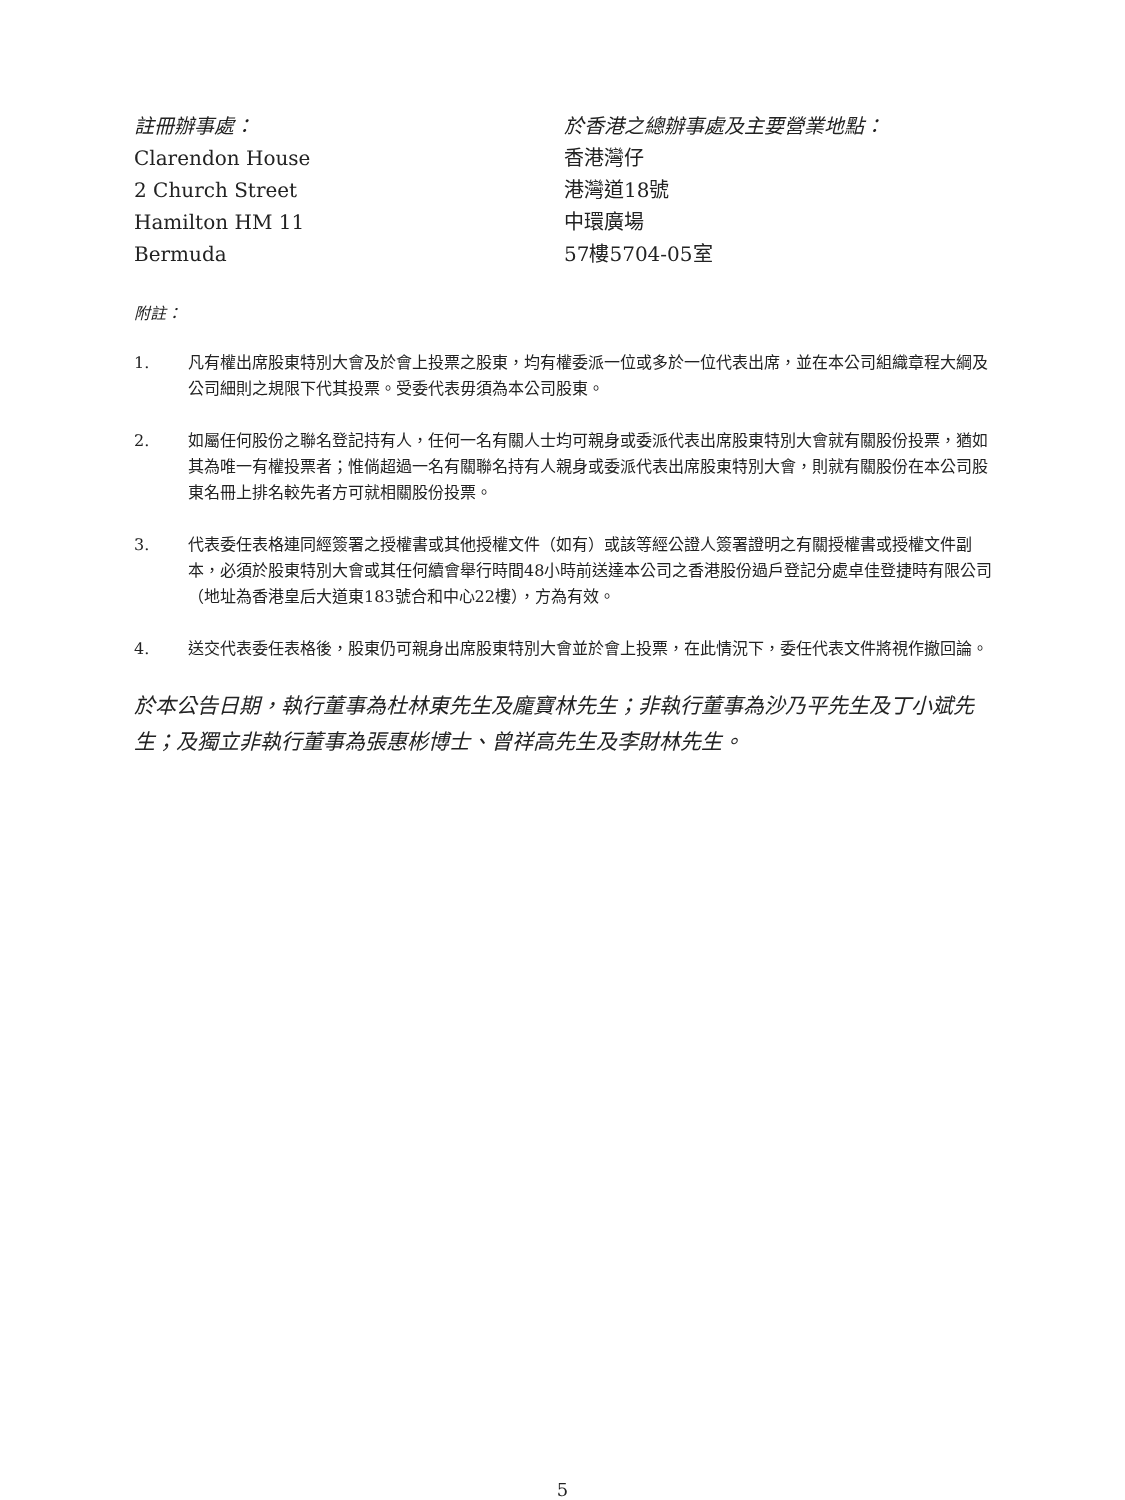註冊辦事處：
Clarendon House
2 Church Street
Hamilton HM 11
Bermuda
於香港之總辦事處及主要營業地點：
香港灣仔
港灣道18號
中環廣場
57樓5704-05室
附註：
1. 凡有權出席股東特別大會及於會上投票之股東，均有權委派一位或多於一位代表出席，並在本公司組織章程大綱及公司細則之規限下代其投票。受委代表毋須為本公司股東。
2. 如屬任何股份之聯名登記持有人，任何一名有關人士均可親身或委派代表出席股東特別大會就有關股份投票，猶如其為唯一有權投票者；惟倘超過一名有關聯名持有人親身或委派代表出席股東特別大會，則就有關股份在本公司股東名冊上排名較先者方可就相關股份投票。
3. 代表委任表格連同經簽署之授權書或其他授權文件（如有）或該等經公證人簽署證明之有關授權書或授權文件副本，必須於股東特別大會或其任何續會舉行時間48小時前送達本公司之香港股份過戶登記分處卓佳登捷時有限公司（地址為香港皇后大道東183號合和中心22樓），方為有效。
4. 送交代表委任表格後，股東仍可親身出席股東特別大會並於會上投票，在此情況下，委任代表文件將視作撤回論。
於本公告日期，執行董事為杜林東先生及龐寶林先生；非執行董事為沙乃平先生及丁小斌先生；及獨立非執行董事為張惠彬博士、曾祥高先生及李財林先生。
5